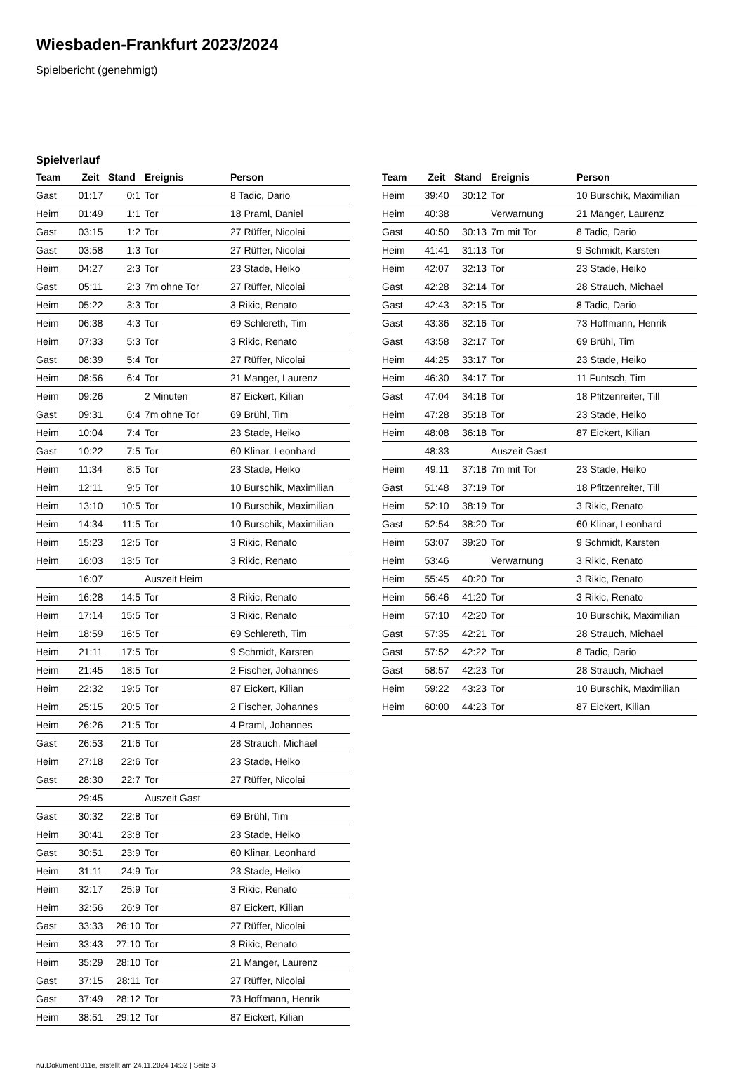Wiesbaden-Frankfurt 2023/2024
Spielbericht (genehmigt)
Spielverlauf
| Team | Zeit | Stand | Ereignis | Person |
| --- | --- | --- | --- | --- |
| Gast | 01:17 | 0:1 | Tor | 8 Tadic, Dario |
| Heim | 01:49 | 1:1 | Tor | 18 Praml, Daniel |
| Gast | 03:15 | 1:2 | Tor | 27 Rüffer, Nicolai |
| Gast | 03:58 | 1:3 | Tor | 27 Rüffer, Nicolai |
| Heim | 04:27 | 2:3 | Tor | 23 Stade, Heiko |
| Gast | 05:11 | 2:3 | 7m ohne Tor | 27 Rüffer, Nicolai |
| Heim | 05:22 | 3:3 | Tor | 3 Rikic, Renato |
| Heim | 06:38 | 4:3 | Tor | 69 Schlereth, Tim |
| Heim | 07:33 | 5:3 | Tor | 3 Rikic, Renato |
| Gast | 08:39 | 5:4 | Tor | 27 Rüffer, Nicolai |
| Heim | 08:56 | 6:4 | Tor | 21 Manger, Laurenz |
| Heim | 09:26 | | 2 Minuten | 87 Eickert, Kilian |
| Gast | 09:31 | 6:4 | 7m ohne Tor | 69 Brühl, Tim |
| Heim | 10:04 | 7:4 | Tor | 23 Stade, Heiko |
| Gast | 10:22 | 7:5 | Tor | 60 Klinar, Leonhard |
| Heim | 11:34 | 8:5 | Tor | 23 Stade, Heiko |
| Heim | 12:11 | 9:5 | Tor | 10 Burschik, Maximilian |
| Heim | 13:10 | 10:5 | Tor | 10 Burschik, Maximilian |
| Heim | 14:34 | 11:5 | Tor | 10 Burschik, Maximilian |
| Heim | 15:23 | 12:5 | Tor | 3 Rikic, Renato |
| Heim | 16:03 | 13:5 | Tor | 3 Rikic, Renato |
| | 16:07 | | Auszeit Heim | |
| Heim | 16:28 | 14:5 | Tor | 3 Rikic, Renato |
| Heim | 17:14 | 15:5 | Tor | 3 Rikic, Renato |
| Heim | 18:59 | 16:5 | Tor | 69 Schlereth, Tim |
| Heim | 21:11 | 17:5 | Tor | 9 Schmidt, Karsten |
| Heim | 21:45 | 18:5 | Tor | 2 Fischer, Johannes |
| Heim | 22:32 | 19:5 | Tor | 87 Eickert, Kilian |
| Heim | 25:15 | 20:5 | Tor | 2 Fischer, Johannes |
| Heim | 26:26 | 21:5 | Tor | 4 Praml, Johannes |
| Gast | 26:53 | 21:6 | Tor | 28 Strauch, Michael |
| Heim | 27:18 | 22:6 | Tor | 23 Stade, Heiko |
| Gast | 28:30 | 22:7 | Tor | 27 Rüffer, Nicolai |
| | 29:45 | | Auszeit Gast | |
| Gast | 30:32 | 22:8 | Tor | 69 Brühl, Tim |
| Heim | 30:41 | 23:8 | Tor | 23 Stade, Heiko |
| Gast | 30:51 | 23:9 | Tor | 60 Klinar, Leonhard |
| Heim | 31:11 | 24:9 | Tor | 23 Stade, Heiko |
| Heim | 32:17 | 25:9 | Tor | 3 Rikic, Renato |
| Heim | 32:56 | 26:9 | Tor | 87 Eickert, Kilian |
| Gast | 33:33 | 26:10 | Tor | 27 Rüffer, Nicolai |
| Heim | 33:43 | 27:10 | Tor | 3 Rikic, Renato |
| Heim | 35:29 | 28:10 | Tor | 21 Manger, Laurenz |
| Gast | 37:15 | 28:11 | Tor | 27 Rüffer, Nicolai |
| Gast | 37:49 | 28:12 | Tor | 73 Hoffmann, Henrik |
| Heim | 38:51 | 29:12 | Tor | 87 Eickert, Kilian |
| Team | Zeit | Stand | Ereignis | Person |
| --- | --- | --- | --- | --- |
| Heim | 39:40 | 30:12 | Tor | 10 Burschik, Maximilian |
| Heim | 40:38 | | Verwarnung | 21 Manger, Laurenz |
| Gast | 40:50 | 30:13 | 7m mit Tor | 8 Tadic, Dario |
| Heim | 41:41 | 31:13 | Tor | 9 Schmidt, Karsten |
| Heim | 42:07 | 32:13 | Tor | 23 Stade, Heiko |
| Gast | 42:28 | 32:14 | Tor | 28 Strauch, Michael |
| Gast | 42:43 | 32:15 | Tor | 8 Tadic, Dario |
| Gast | 43:36 | 32:16 | Tor | 73 Hoffmann, Henrik |
| Gast | 43:58 | 32:17 | Tor | 69 Brühl, Tim |
| Heim | 44:25 | 33:17 | Tor | 23 Stade, Heiko |
| Heim | 46:30 | 34:17 | Tor | 11 Funtsch, Tim |
| Gast | 47:04 | 34:18 | Tor | 18 Pfitzenreiter, Till |
| Heim | 47:28 | 35:18 | Tor | 23 Stade, Heiko |
| Heim | 48:08 | 36:18 | Tor | 87 Eickert, Kilian |
| | 48:33 | | Auszeit Gast | |
| Heim | 49:11 | 37:18 | 7m mit Tor | 23 Stade, Heiko |
| Gast | 51:48 | 37:19 | Tor | 18 Pfitzenreiter, Till |
| Heim | 52:10 | 38:19 | Tor | 3 Rikic, Renato |
| Gast | 52:54 | 38:20 | Tor | 60 Klinar, Leonhard |
| Heim | 53:07 | 39:20 | Tor | 9 Schmidt, Karsten |
| Heim | 53:46 | | Verwarnung | 3 Rikic, Renato |
| Heim | 55:45 | 40:20 | Tor | 3 Rikic, Renato |
| Heim | 56:46 | 41:20 | Tor | 3 Rikic, Renato |
| Heim | 57:10 | 42:20 | Tor | 10 Burschik, Maximilian |
| Gast | 57:35 | 42:21 | Tor | 28 Strauch, Michael |
| Gast | 57:52 | 42:22 | Tor | 8 Tadic, Dario |
| Gast | 58:57 | 42:23 | Tor | 28 Strauch, Michael |
| Heim | 59:22 | 43:23 | Tor | 10 Burschik, Maximilian |
| Heim | 60:00 | 44:23 | Tor | 87 Eickert, Kilian |
nu.Dokument 011e, erstellt am 24.11.2024 14:32 | Seite 3